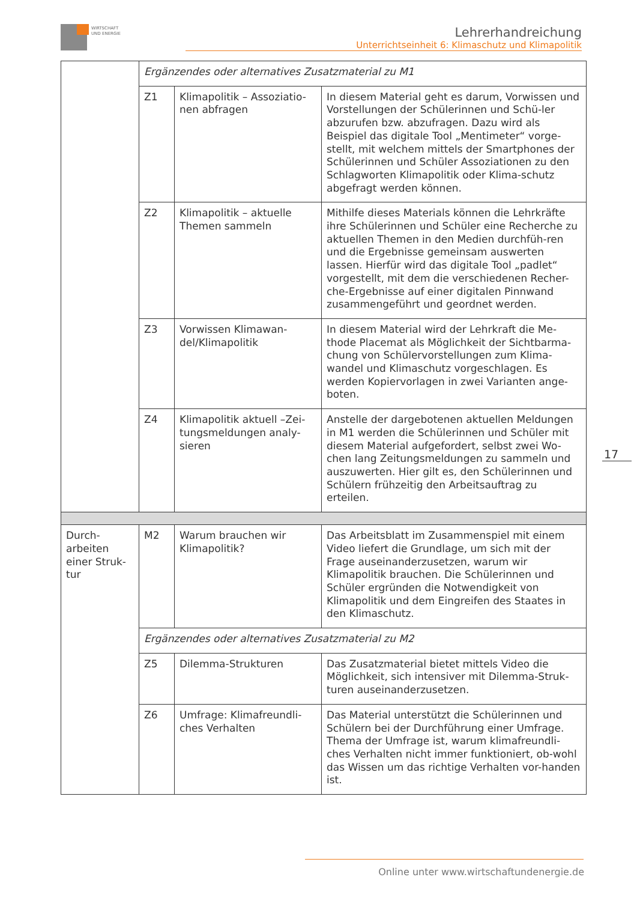WIRTSCHAFT
UND ENERGIE
Lehrerhandreichung
Unterrichtseinheit 6: Klimaschutz und Klimapolitik
| | Ergänzendes oder alternatives Zusatzmaterial zu M1 | | |
| | Z1 | Klimapolitik – Assoziatio-nen abfragen | In diesem Material geht es darum, Vorwissen und Vorstellungen der Schülerinnen und Schü-ler abzurufen bzw. abzufragen. Dazu wird als Beispiel das digitale Tool „Mentimeter“ vorge-stellt, mit welchem mittels der Smartphones der Schülerinnen und Schüler Assoziationen zu den Schlagworten Klimapolitik oder Klima-schutz abgefragt werden können. |
| | Z2 | Klimapolitik – aktuelle Themen sammeln | Mithilfe dieses Materials können die Lehrkräfte ihre Schülerinnen und Schüler eine Recherche zu aktuellen Themen in den Medien durchfüh-ren und die Ergebnisse gemeinsam auswerten lassen. Hierfür wird das digitale Tool „padlet“ vorgestellt, mit dem die verschiedenen Recher-che-Ergebnisse auf einer digitalen Pinnwand zusammengeführt und geordnet werden. |
| | Z3 | Vorwissen Klimawan-del/Klimapolitik | In diesem Material wird der Lehrkraft die Me-thode Placemat als Möglichkeit der Sichtbarma-chung von Schülervorstellungen zum Klima-wandel und Klimaschutz vorgeschlagen. Es werden Kopiervorlagen in zwei Varianten ange-boten. |
| | Z4 | Klimapolitik aktuell –Zei-tungsmeldungen analy-sieren | Anstelle der dargebotenen aktuellen Meldungen in M1 werden die Schülerinnen und Schüler mit diesem Material aufgefordert, selbst zwei Wo-chen lang Zeitungsmeldungen zu sammeln und auszuwerten. Hier gilt es, den Schülerinnen und Schülern frühzeitig den Arbeitsauftrag zu erteilen. |
| Durch-arbeiten einer Struk-tur | M2 | Warum brauchen wir Klimapolitik? | Das Arbeitsblatt im Zusammenspiel mit einem Video liefert die Grundlage, um sich mit der Frage auseinanderzusetzen, warum wir Klimapolitik brauchen. Die Schülerinnen und Schüler ergründen die Notwendigkeit von Klimapolitik und dem Eingreifen des Staates in den Klimaschutz. |
| | Ergänzendes oder alternatives Zusatzmaterial zu M2 | | |
| | Z5 | Dilemma-Strukturen | Das Zusatzmaterial bietet mittels Video die Möglichkeit, sich intensiver mit Dilemma-Struk-turen auseinanderzusetzen. |
| | Z6 | Umfrage: Klimafreundli-ches Verhalten | Das Material unterstützt die Schülerinnen und Schülern bei der Durchführung einer Umfrage. Thema der Umfrage ist, warum klimafreundli-ches Verhalten nicht immer funktioniert, ob-wohl das Wissen um das richtige Verhalten vor-handen ist. |
17
Online unter www.wirtschaftundenergie.de